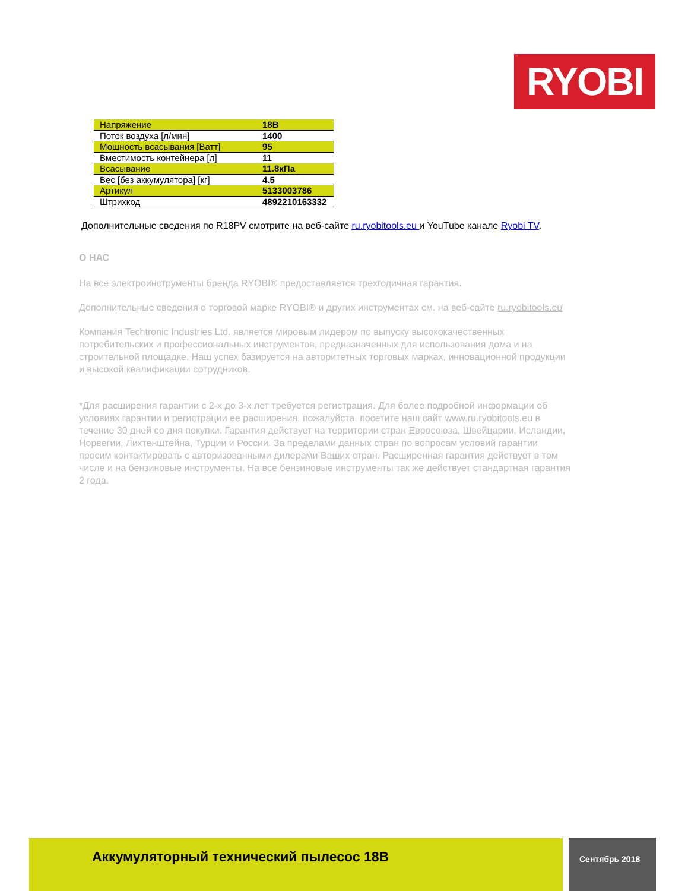RYOBI
| Напряжение | 18В |
| Поток воздуха [л/мин] | 1400 |
| Мощность всасывания [Ватт] | 95 |
| Вместимость контейнера [л] | 11 |
| Всасывание | 11.8кПа |
| Вес [без аккумулятора] [кг] | 4.5 |
| Артикул | 5133003786 |
| Штрихкод | 4892210163332 |
Дополнительные сведения по R18PV смотрите на веб-сайте ru.ryobitools.eu и YouTube канале Ryobi TV.
О НАС
На все электроинструменты бренда RYOBI® предоставляется трехгодичная гарантия.
Дополнительные сведения о торговой марке RYOBI® и других инструментах см. на веб-сайте ru.ryobitools.eu
Компания Techtronic Industries Ltd. является мировым лидером по выпуску высококачественных потребительских и профессиональных инструментов, предназначенных для использования дома и на строительной площадке. Наш успех базируется на авторитетных торговых марках, инновационной продукции и высокой квалификации сотрудников.
*Для расширения гарантии с 2-х до 3-х лет требуется регистрация. Для более подробной информации об условиях гарантии и регистрации ее расширения, пожалуйста, посетите наш сайт www.ru.ryobitools.eu в течение 30 дней со дня покупки. Гарантия действует на территории стран Евросоюза, Швейцарии, Исландии, Норвегии, Лихтенштейна, Турции и России. За пределами данных стран по вопросам условий гарантии просим контактировать с авторизованными дилерами Ваших стран. Расширенная гарантия действует в том числе и на бензиновые инструменты. На все бензиновые инструменты так же действует стандартная гарантия 2 года.
Аккумуляторный технический пылесос 18В Сентябрь 2018